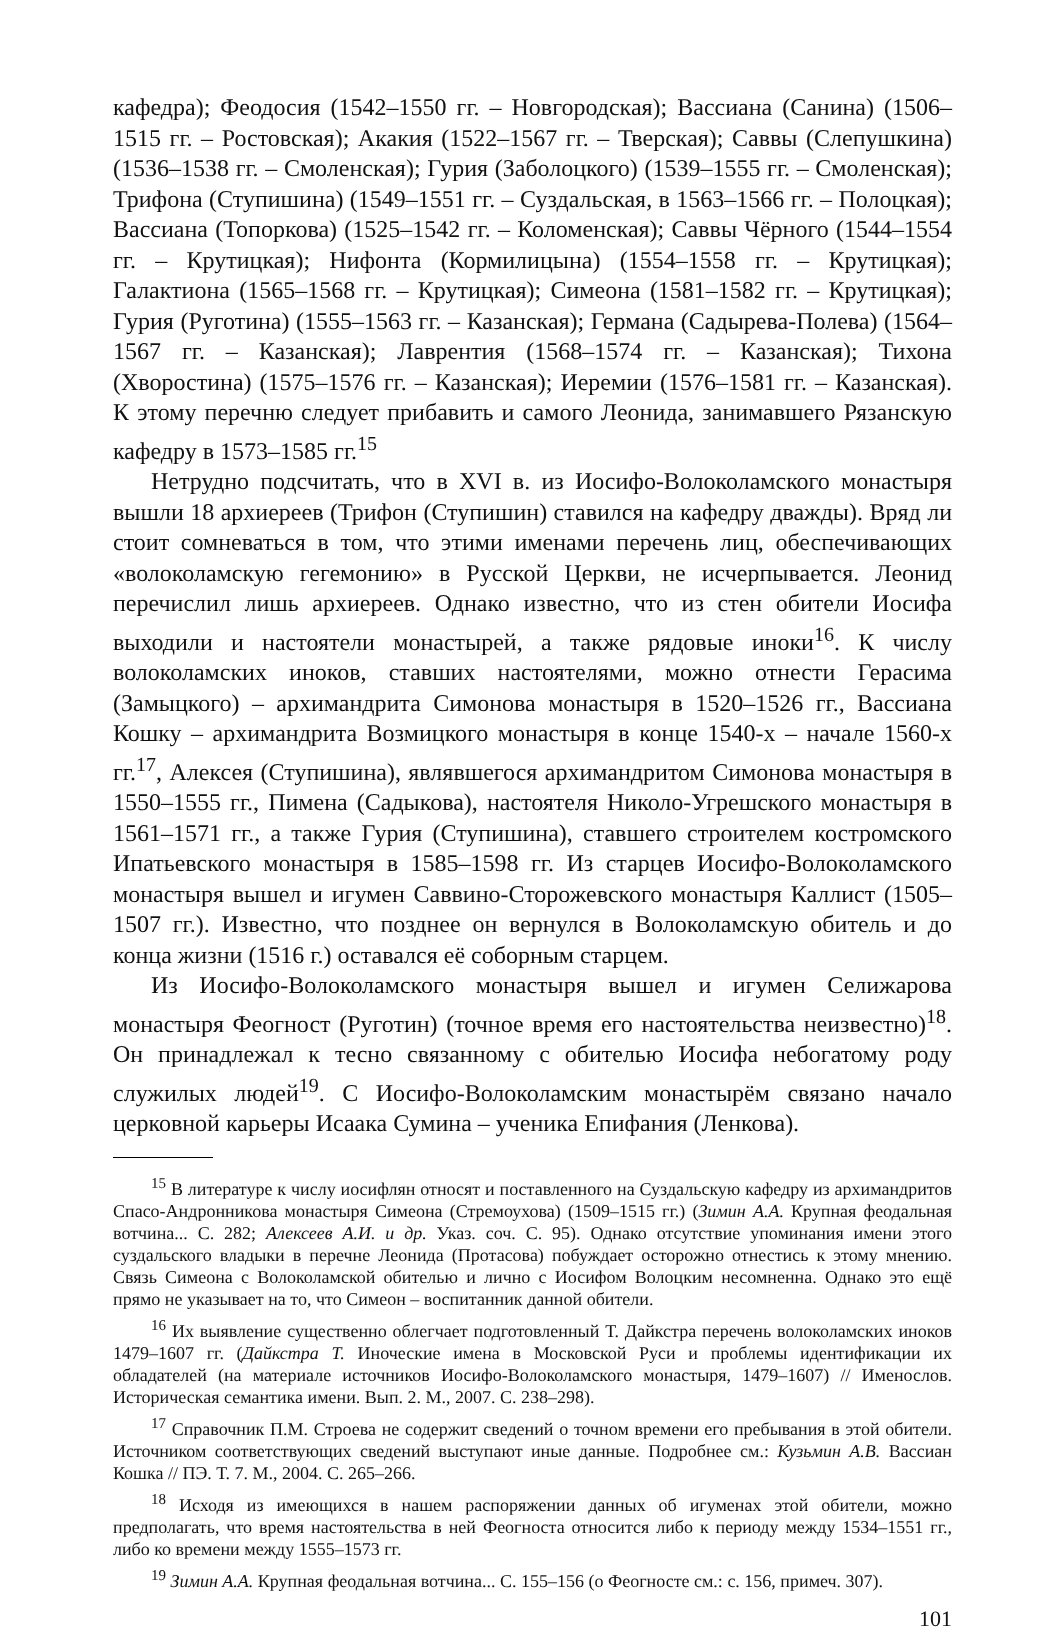кафедра); Феодосия (1542–1550 гг. – Новгородская); Вассиана (Санина) (1506–1515 гг. – Ростовская); Акакия (1522–1567 гг. – Тверская); Саввы (Слепушкина) (1536–1538 гг. – Смоленская); Гурия (Заболоцкого) (1539–1555 гг. – Смоленская); Трифона (Ступишина) (1549–1551 гг. – Суздальская, в 1563–1566 гг. – Полоцкая); Вассиана (Топоркова) (1525–1542 гг. – Коломенская); Саввы Чёрного (1544–1554 гг. – Крутицкая); Нифонта (Кормилицына) (1554–1558 гг. – Крутицкая); Галактиона (1565–1568 гг. – Крутицкая); Симеона (1581–1582 гг. – Крутицкая); Гурия (Руготина) (1555–1563 гг. – Казанская); Германа (Садырева-Полева) (1564–1567 гг. – Казанская); Лаврентия (1568–1574 гг. – Казанская); Тихона (Хворостина) (1575–1576 гг. – Казанская); Иеремии (1576–1581 гг. – Казанская). К этому перечню следует прибавить и самого Леонида, занимавшего Рязанскую кафедру в 1573–1585 гг.<sup>15</sup>
Нетрудно подсчитать, что в XVI в. из Иосифо-Волоколамского монастыря вышли 18 архиереев (Трифон (Ступишин) ставился на кафедру дважды). Вряд ли стоит сомневаться в том, что этими именами перечень лиц, обеспечивающих «волоколамскую гегемонию» в Русской Церкви, не исчерпывается. Леонид перечислил лишь архиереев. Однако известно, что из стен обители Иосифа выходили и настоятели монастырей, а также рядовые иноки<sup>16</sup>. К числу волоколамских иноков, ставших настоятелями, можно отнести Герасима (Замыцкого) – архимандрита Симонова монастыря в 1520–1526 гг., Вассиана Кошку – архимандрита Возмицкого монастыря в конце 1540-х – начале 1560-х гг.<sup>17</sup>, Алексея (Ступишина), являвшегося архимандритом Симонова монастыря в 1550–1555 гг., Пимена (Садыкова), настоятеля Николо-Угрешского монастыря в 1561–1571 гг., а также Гурия (Ступишина), ставшего строителем костромского Ипатьевского монастыря в 1585–1598 гг. Из старцев Иосифо-Волоколамского монастыря вышел и игумен Саввино-Сторожевского монастыря Каллист (1505–1507 гг.). Известно, что позднее он вернулся в Волоколамскую обитель и до конца жизни (1516 г.) оставался её соборным старцем.
Из Иосифо-Волоколамского монастыря вышел и игумен Селижарова монастыря Феогност (Руготин) (точное время его настоятельства неизвестно)<sup>18</sup>. Он принадлежал к тесно связанному с обителью Иосифа небогатому роду служилых людей<sup>19</sup>. С Иосифо-Волоколамским монастырём связано начало церковной карьеры Исаака Сумина – ученика Епифания (Ленкова).
<sup>15</sup> В литературе к числу иосифлян относят и поставленного на Суздальскую кафедру из архимандритов Спасо-Андронникова монастыря Симеона (Стремоухова) (1509–1515 гг.) (Зимин А.А. Крупная феодальная вотчина... С. 282; Алексеев А.И. и др. Указ. соч. С. 95). Однако отсутствие упоминания имени этого суздальского владыки в перечне Леонида (Протасова) побуждает осторожно отнестись к этому мнению. Связь Симеона с Волоколамской обителью и лично с Иосифом Волоцким несомненна. Однако это ещё прямо не указывает на то, что Симеон – воспитанник данной обители.
<sup>16</sup> Их выявление существенно облегчает подготовленный Т. Дайкстра перечень волоколамских иноков 1479–1607 гг. (Дайкстра Т. Иноческие имена в Московской Руси и проблемы идентификации их обладателей (на материале источников Иосифо-Волоколамского монастыря, 1479–1607) // Именослов. Историческая семантика имени. Вып. 2. М., 2007. С. 238–298).
<sup>17</sup> Справочник П.М. Строева не содержит сведений о точном времени его пребывания в этой обители. Источником соответствующих сведений выступают иные данные. Подробнее см.: Кузьмин А.В. Вассиан Кошка // ПЭ. Т. 7. М., 2004. С. 265–266.
<sup>18</sup> Исходя из имеющихся в нашем распоряжении данных об игуменах этой обители, можно предполагать, что время настоятельства в ней Феогноста относится либо к периоду между 1534–1551 гг., либо ко времени между 1555–1573 гг.
<sup>19</sup> Зимин А.А. Крупная феодальная вотчина... С. 155–156 (о Феогносте см.: с. 156, примеч. 307).
101